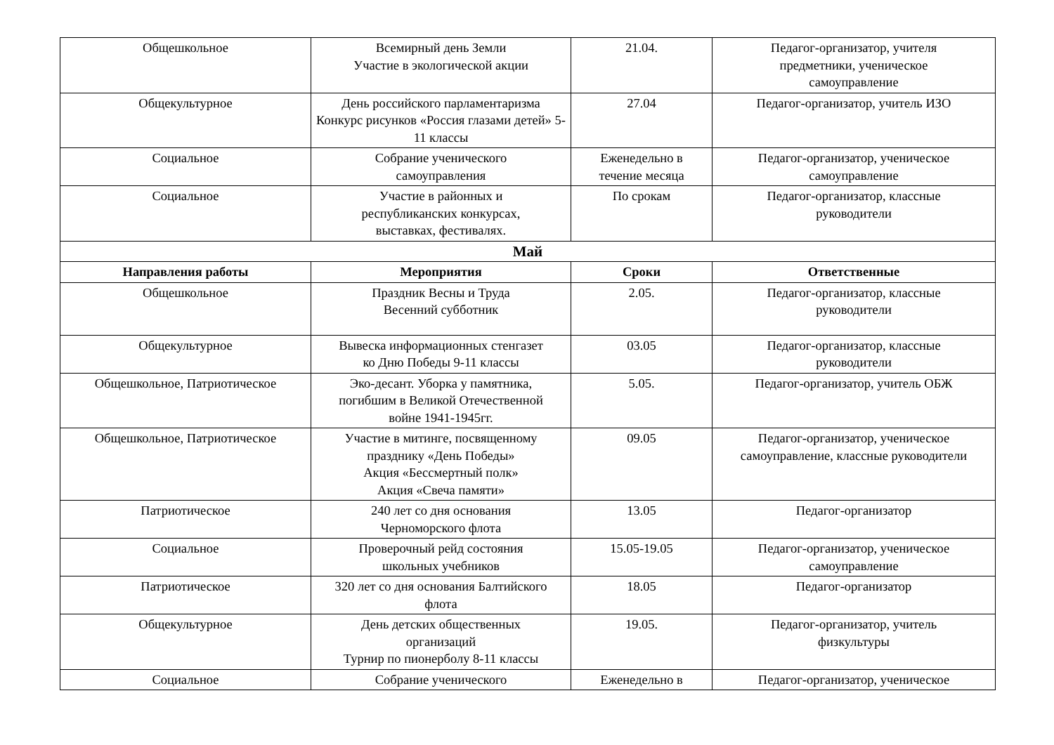| Общешкольное | Всемирный день Земли Участие в экологической акции | 21.04. | Педагог-организатор, учителя предметники, ученическое самоуправление |
| Общекультурное | День российского парламентаризма Конкурс рисунков «Россия глазами детей» 5-11 классы | 27.04 | Педагог-организатор, учитель ИЗО |
| Социальное | Собрание ученического самоуправления | Еженедельно в течение месяца | Педагог-организатор, ученическое самоуправление |
| Социальное | Участие в районных и республиканских конкурсах, выставках, фестивалях. | По срокам | Педагог-организатор, классные руководители |
| Май | | | |
| Направления работы | Мероприятия | Сроки | Ответственные |
| Общешкольное | Праздник Весны и Труда Весенний субботник | 2.05. | Педагог-организатор, классные руководители |
| Общекультурное | Вывеска информационных стенгазет ко Дню Победы 9-11 классы | 03.05 | Педагог-организатор, классные руководители |
| Общешкольное, Патриотическое | Эко-десант. Уборка у памятника, погибшим в Великой Отечественной войне 1941-1945гг. | 5.05. | Педагог-организатор, учитель ОБЖ |
| Общешкольное, Патриотическое | Участие в митинге, посвященному празднику «День Победы» Акция «Бессмертный полк» Акция «Свеча памяти» | 09.05 | Педагог-организатор, ученическое самоуправление, классные руководители |
| Патриотическое | 240 лет со дня основания Черноморского флота | 13.05 | Педагог-организатор |
| Социальное | Проверочный рейд состояния школьных учебников | 15.05-19.05 | Педагог-организатор, ученическое самоуправление |
| Патриотическое | 320 лет со дня основания Балтийского флота | 18.05 | Педагог-организатор |
| Общекультурное | День детских общественных организаций Турнир по пионерболу 8-11 классы | 19.05. | Педагог-организатор, учитель физкультуры |
| Социальное | Собрание ученического | Еженедельно в | Педагог-организатор, ученическое |